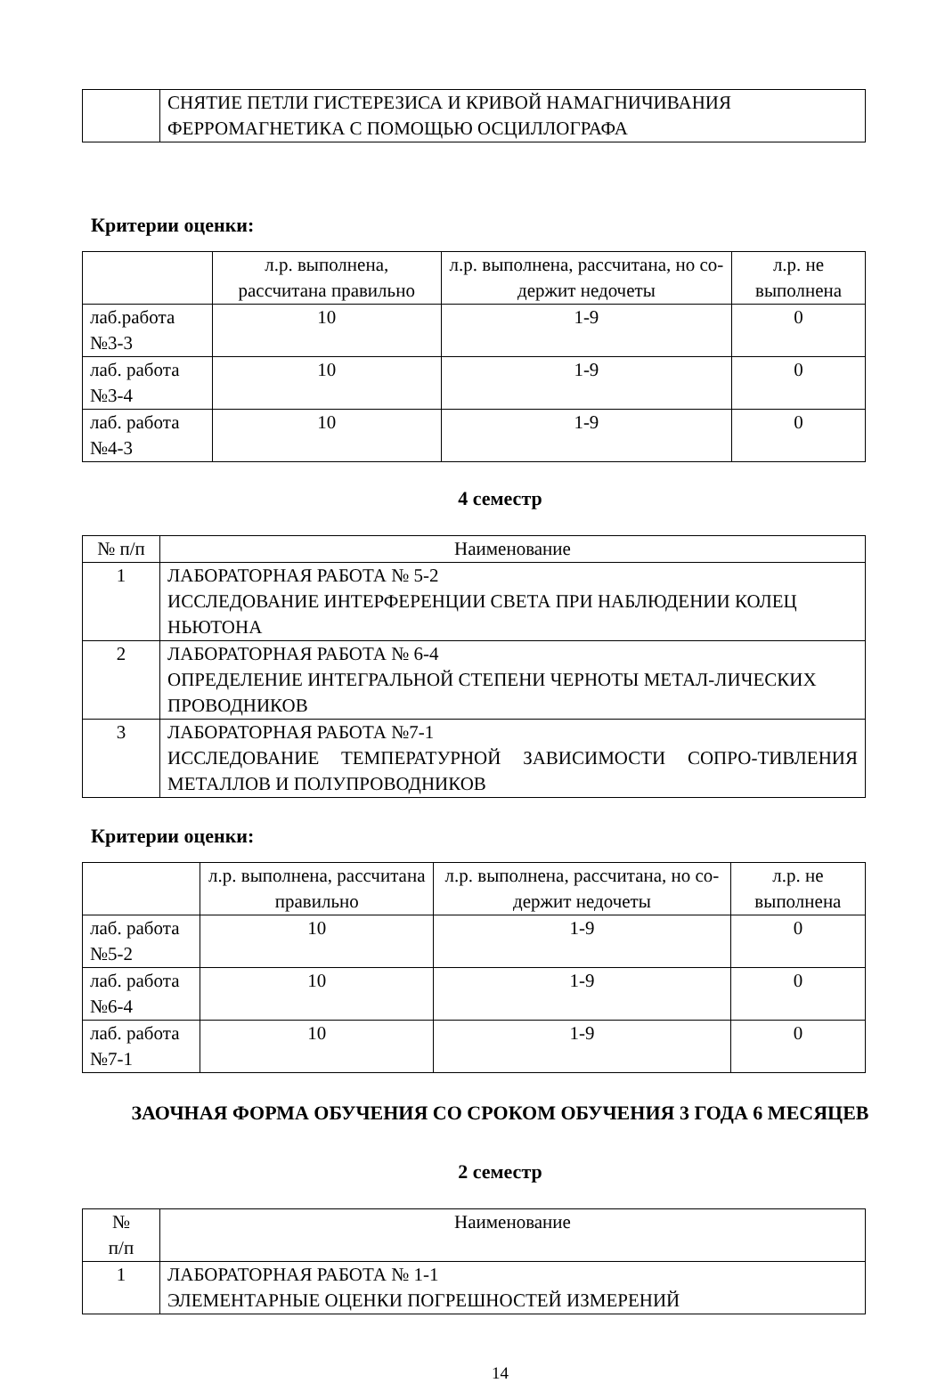| | СНЯТИЕ ПЕТЛИ ГИСТЕРЕЗИСА И КРИВОЙ НАМАГНИЧИВАНИЯ ФЕРРОМАГНЕТИКА С ПОМОЩЬЮ ОСЦИЛЛОГРАФА |
Критерии оценки:
| | л.р. выполнена, рассчитана правильно | л.р. выполнена, рассчитана, но со-держит недочеты | л.р. не выполнена |
| --- | --- | --- | --- |
| лаб.работа №3-3 | 10 | 1-9 | 0 |
| лаб. работа №3-4 | 10 | 1-9 | 0 |
| лаб. работа №4-3 | 10 | 1-9 | 0 |
4 семестр
| № п/п | Наименование |
| --- | --- |
| 1 | ЛАБОРАТОРНАЯ РАБОТА № 5-2 ИССЛЕДОВАНИЕ ИНТЕРФЕРЕНЦИИ СВЕТА ПРИ НАБЛЮДЕНИИ КОЛЕЦ НЬЮТОНА |
| 2 | ЛАБОРАТОРНАЯ РАБОТА № 6-4 ОПРЕДЕЛЕНИЕ ИНТЕГРАЛЬНОЙ СТЕПЕНИ ЧЕРНОТЫ МЕТАЛ-ЛИЧЕСКИХ ПРОВОДНИКОВ |
| 3 | ЛАБОРАТОРНАЯ РАБОТА №7-1 ИССЛЕДОВАНИЕ ТЕМПЕРАТУРНОЙ ЗАВИСИМОСТИ СОПРО-ТИВЛЕНИЯ МЕТАЛЛОВ И ПОЛУПРОВОДНИКОВ |
Критерии оценки:
| | л.р. выполнена, рассчитана правильно | л.р. выполнена, рассчитана, но со-держит недочеты | л.р. не выполнена |
| --- | --- | --- | --- |
| лаб. работа №5-2 | 10 | 1-9 | 0 |
| лаб. работа №6-4 | 10 | 1-9 | 0 |
| лаб. работа №7-1 | 10 | 1-9 | 0 |
ЗАОЧНАЯ ФОРМА ОБУЧЕНИЯ СО СРОКОМ ОБУЧЕНИЯ 3 ГОДА 6 МЕСЯЦЕВ
2 семестр
| № п/п | Наименование |
| --- | --- |
| 1 | ЛАБОРАТОРНАЯ РАБОТА № 1-1 ЭЛЕМЕНТАРНЫЕ ОЦЕНКИ ПОГРЕШНОСТЕЙ ИЗМЕРЕНИЙ |
14